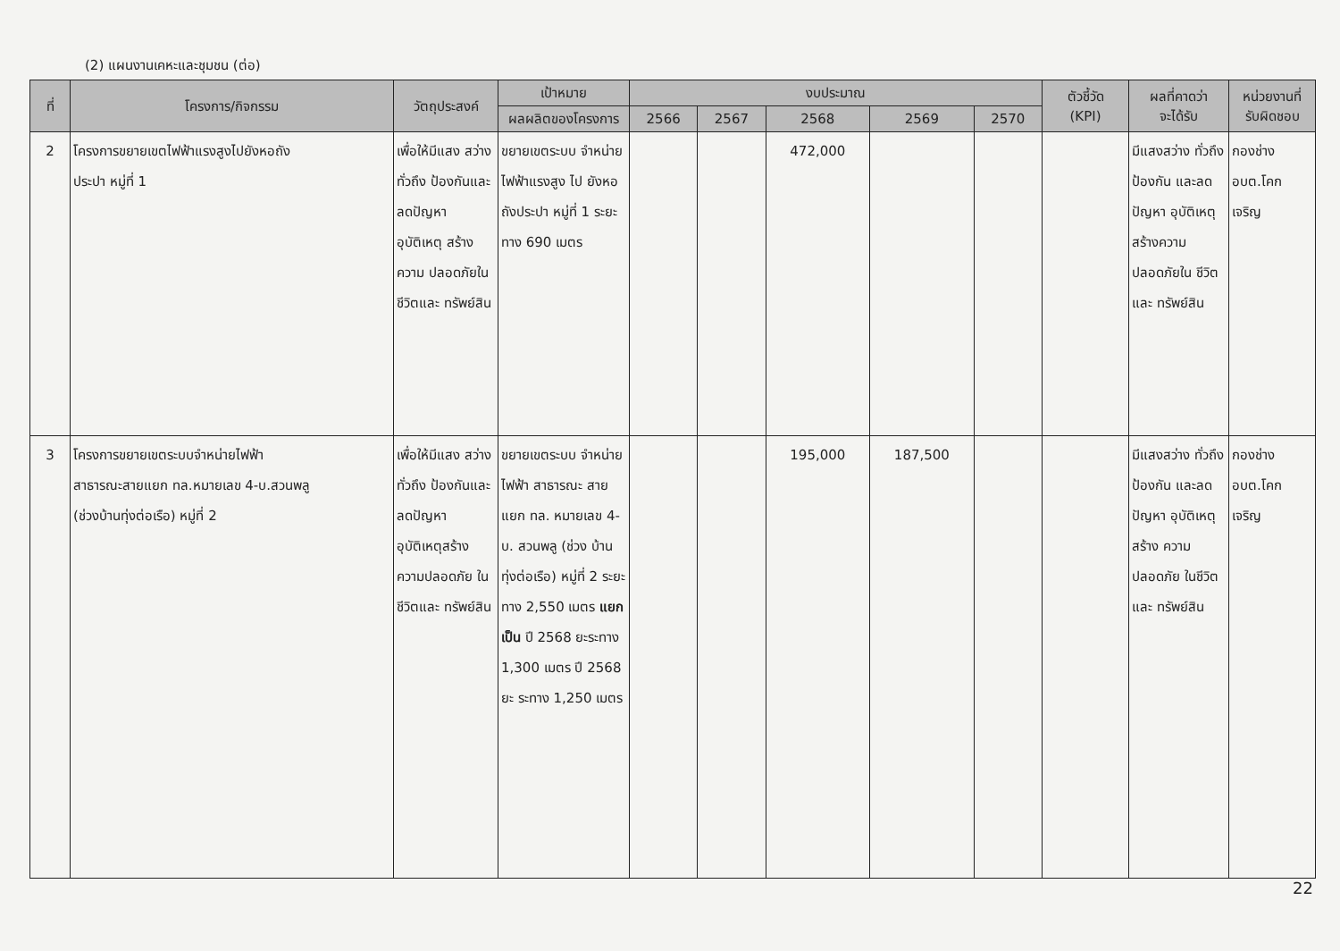(2) แผนงานเคหะและชุมชน (ต่อ)
| ที่ | โครงการ/กิจกรรม | วัตถุประสงค์ | เป้าหมาย | งบประมาณ | | | | | ตัวชี้วัด (KPI) | ผลที่คาดว่า จะได้รับ | หน่วยงานที่ รับผิดชอบ |
| --- | --- | --- | --- | --- | --- | --- | --- | --- | --- | --- | --- |
| | | | ผลผลิตของโครงการ | 2566 | 2567 | 2568 | 2569 | 2570 | | | |
| 2 | โครงการขยายเขตไฟฟ้าแรงสูงไปยังหอถัง ประปา หมู่ที่ 1 | เพื่อให้มีแสง สว่างทั่วถึง ป้องกันและ ลดปัญหา อุบัติเหตุ สร้างความ ปลอดภัยใน ชีวิตและ ทรัพย์สิน | ขยายเขตระบบ จำหน่าย ไฟฟ้าแรงสูง ไป ยังหอถังประปา หมู่ที่ 1 ระยะทาง 690 เมตร | | | 472,000 | | | | มีแสงสว่าง ทั่วถึงป้องกัน และลด ปัญหา อุบัติเหตุ สร้างความ ปลอดภัยใน ชีวิตและ ทรัพย์สิน | กองช่าง อบต.โคก เจริญ |
| 3 | โครงการขยายเขตระบบจำหน่ายไฟฟ้า สาธารณะสายแยก ทล.หมายเลข 4-บ.สวนพลู (ช่วงบ้านทุ่งต่อเรือ) หมู่ที่ 2 | เพื่อให้มีแสง สว่างทั่วถึง ป้องกันและ ลดปัญหา อุบัติเหตุสร้าง ความปลอดภัย ในชีวิตและ ทรัพย์สิน | ขยายเขตระบบ จำหน่ายไฟฟ้า สาธารณะ สาย แยก ทล. หมายเลข 4-บ. สวนพลู (ช่วง บ้านทุ่งต่อเรือ) หมู่ที่ 2 ระยะทาง 2,550 เมตร แยกเป็น ปี 2568 ยะระทาง 1,300 เมตร ปี 2568 ยะ ระทาง 1,250 เมตร | | | 195,000 | 187,500 | | | มีแสงสว่าง ทั่วถึงป้องกัน และลดปัญหา อุบัติเหตุสร้าง ความปลอดภัย ในชีวิตและ ทรัพย์สิน | กองช่าง อบต.โคก เจริญ |
22